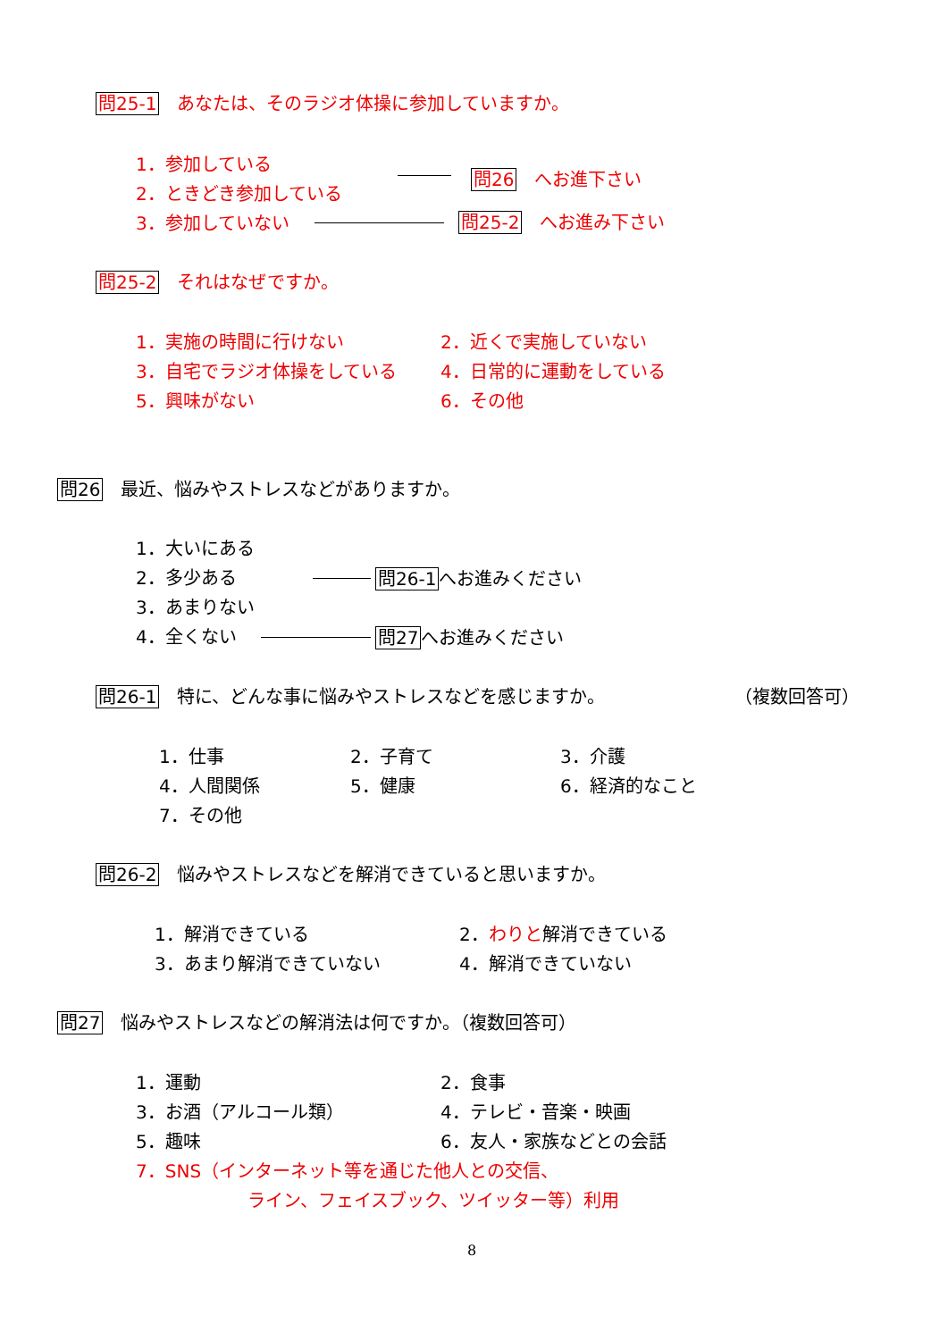問25-1　あなたは、そのラジオ体操に参加していますか。
1．参加している
2．ときどき参加している
3．参加していない
問26　へお進下さい
問25-2　へお進み下さい
問25-2　それはなぜですか。
1．実施の時間に行けない 2．近くで実施していない
3．自宅でラジオ体操をしている 4．日常的に運動をしている
5．興味がない 6．その他
問26　最近、悩みやストレスなどがありますか。
1．大いにある
2．多少ある
3．あまりない
4．全くない
問26-1へお進みください
問27へお進みください
問26-1　特に、どんな事に悩みやストレスなどを感じますか。 （複数回答可）
1．仕事 2．子育て 3．介護
4．人間関係 5．健康 6．経済的なこと
7．その他
問26-2　悩みやストレスなどを解消できていると思いますか。
1．解消できている 2．わりと解消できている
3．あまり解消できていない 4．解消できていない
問27　悩みやストレスなどの解消法は何ですか。（複数回答可）
1．運動 2．食事
3．お酒（アルコール類） 4．テレビ・音楽・映画
5．趣味 6．友人・家族などとの会話
7．SNS（インターネット等を通じた他人との交信、
ライン、フェイスブック、ツイッター等）利用
8